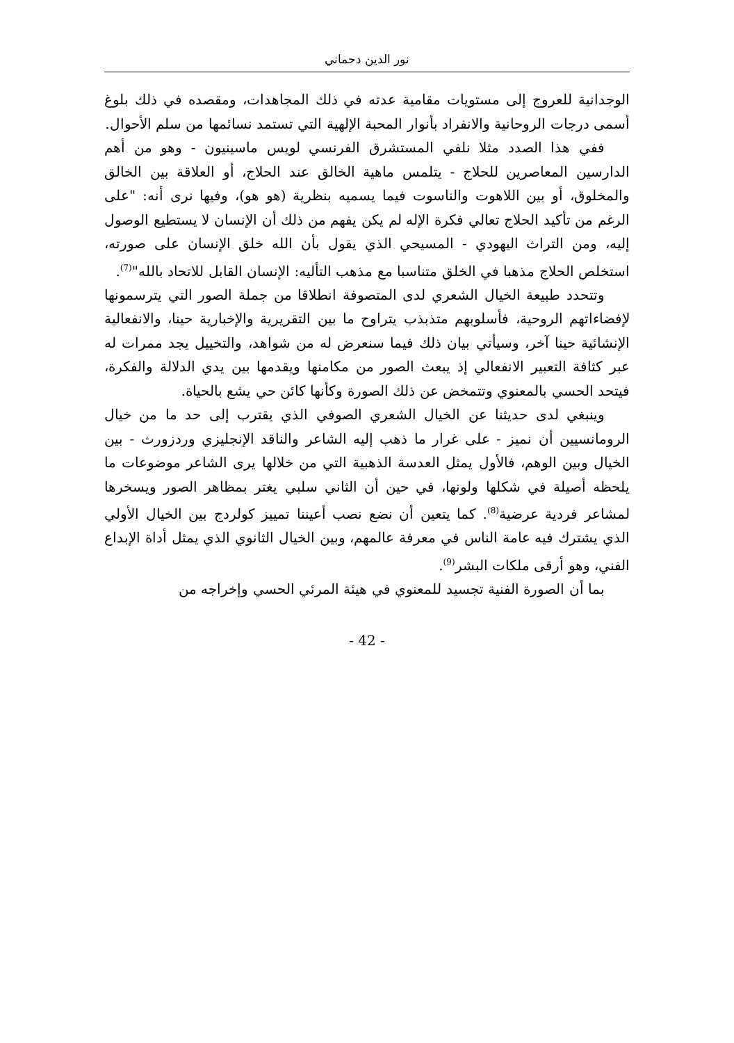نور الدين دحماني
الوجدانية للعروج إلى مستويات مقامية عدته في ذلك المجاهدات، ومقصده في ذلك بلوغ أسمى درجات الروحانية والانفراد بأنوار المحبة الإلهية التي تستمد نسائمها من سلم الأحوال.
ففي هذا الصدد مثلا نلفي المستشرق الفرنسي لويس ماسينيون - وهو من أهم الدارسين المعاصرين للحلاج - يتلمس ماهية الخالق عند الحلاج، أو العلاقة بين الخالق والمخلوق، أو بين اللاهوت والناسوت فيما يسميه بنظرية (هو هو)، وفيها نرى أنه: "على الرغم من تأكيد الحلاج تعالي فكرة الإله لم يكن يفهم من ذلك أن الإنسان لا يستطيع الوصول إليه، ومن التراث اليهودي - المسيحي الذي يقول بأن الله خلق الإنسان على صورته، استخلص الحلاج مذهبا في الخلق متناسبا مع مذهب التأليه: الإنسان القابل للاتحاد بالله"<sup>(7)</sup>.
وتتحدد طبيعة الخيال الشعري لدى المتصوفة انطلاقا من جملة الصور التي يترسمونها لإفضاءاتهم الروحية، فأسلوبهم متذبذب يتراوح ما بين التقريرية والإخبارية حينا، والانفعالية الإنشائية حينا آخر، وسيأتي بيان ذلك فيما سنعرض له من شواهد، والتخييل يجد ممرات له عبر كثافة التعبير الانفعالي إذ يبعث الصور من مكامنها ويقدمها بين يدي الدلالة والفكرة، فيتحد الحسي بالمعنوي وتتمخض عن ذلك الصورة وكأنها كائن حي يشع بالحياة.
وينبغي لدى حديثنا عن الخيال الشعري الصوفي الذي يقترب إلى حد ما من خيال الرومانسيين أن نميز - على غرار ما ذهب إليه الشاعر والناقد الإنجليزي وردزورث - بين الخيال وبين الوهم، فالأول يمثل العدسة الذهبية التي من خلالها يرى الشاعر موضوعات ما يلحظه أصيلة في شكلها ولونها، في حين أن الثاني سلبي يغتر بمظاهر الصور ويسخرها لمشاعر فردية عرضية<sup>(8)</sup>. كما يتعين أن نضع نصب أعيننا تمييز كولردج بين الخيال الأولي الذي يشترك فيه عامة الناس في معرفة عالمهم، وبين الخيال الثانوي الذي يمثل أداة الإبداع الفني، وهو أرقى ملكات البشر<sup>(9)</sup>.
بما أن الصورة الفنية تجسيد للمعنوي في هيئة المرئي الحسي وإخراجه من
- 42 -